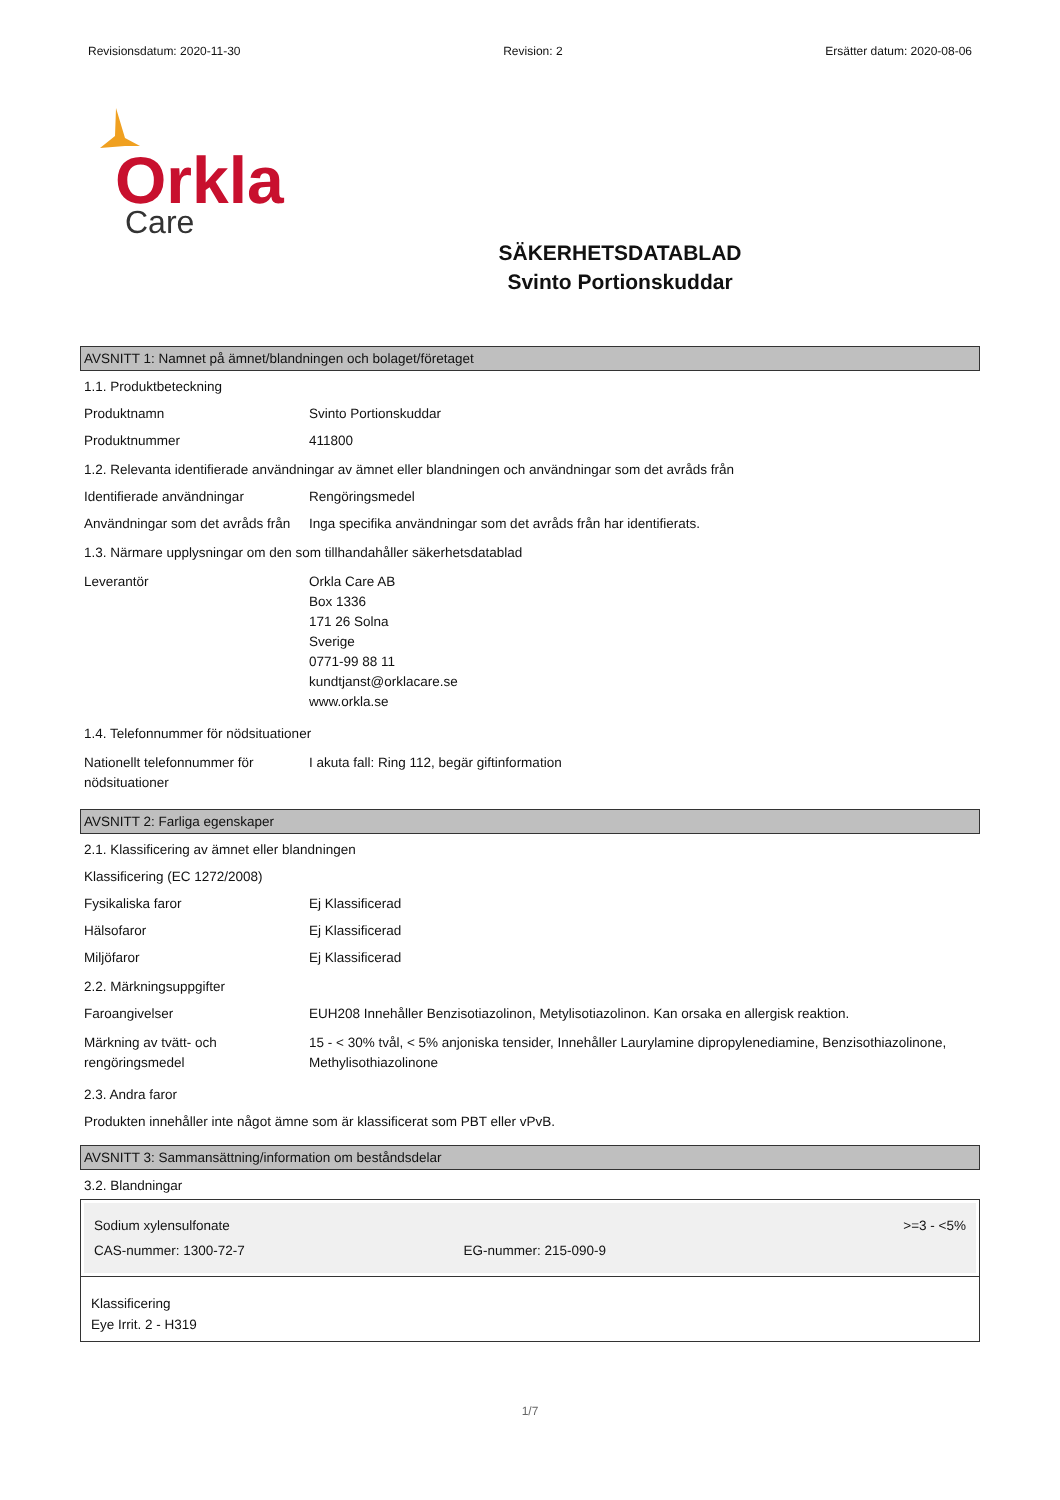Revisionsdatum: 2020-11-30 Revision: 2 Ersätter datum: 2020-08-06
Orkla
Care
SÄKERHETSDATABLAD
Svinto Portionskuddar
AVSNITT 1: Namnet på ämnet/blandningen och bolaget/företaget
1.1. Produktbeteckning
Produktnamn Svinto Portionskuddar
Produktnummer 411800
1.2. Relevanta identifierade användningar av ämnet eller blandningen och användningar som det avråds från
Identifierade användningar Rengöringsmedel
Användningar som det avråds från
Inga specifika användningar som det avråds från har identifierats.
1.3. Närmare upplysningar om den som tillhandahåller säkerhetsdatablad
Leverantör Orkla Care AB
Box 1336
171 26 Solna
Sverige
0771-99 88 11
kundtjanst@orklacare.se
www.orkla.se
1.4. Telefonnummer för nödsituationer
Nationellt telefonnummer för nödsituationer
I akuta fall: Ring 112, begär giftinformation
AVSNITT 2: Farliga egenskaper
2.1. Klassificering av ämnet eller blandningen
Klassificering (EC 1272/2008)
Fysikaliska faror Ej Klassificerad
Hälsofaror Ej Klassificerad
Miljöfaror Ej Klassificerad
2.2. Märkningsuppgifter
Faroangivelser EUH208 Innehåller Benzisotiazolinon, Metylisotiazolinon. Kan orsaka en allergisk reaktion.
Märkning av tvätt- och rengöringsmedel
15 - < 30% tvål, < 5% anjoniska tensider, Innehåller Laurylamine dipropylenediamine, Benzisothiazolinone, Methylisothiazolinone
2.3. Andra faror
Produkten innehåller inte något ämne som är klassificerat som PBT eller vPvB.
AVSNITT 3: Sammansättning/information om beståndsdelar
3.2. Blandningar
| Sodium xylensulfonate | | >=3 - <5% |
| CAS-nummer: 1300-72-7 | EG-nummer: 215-090-9 | |
Klassificering
Eye Irrit. 2 - H319
1/7